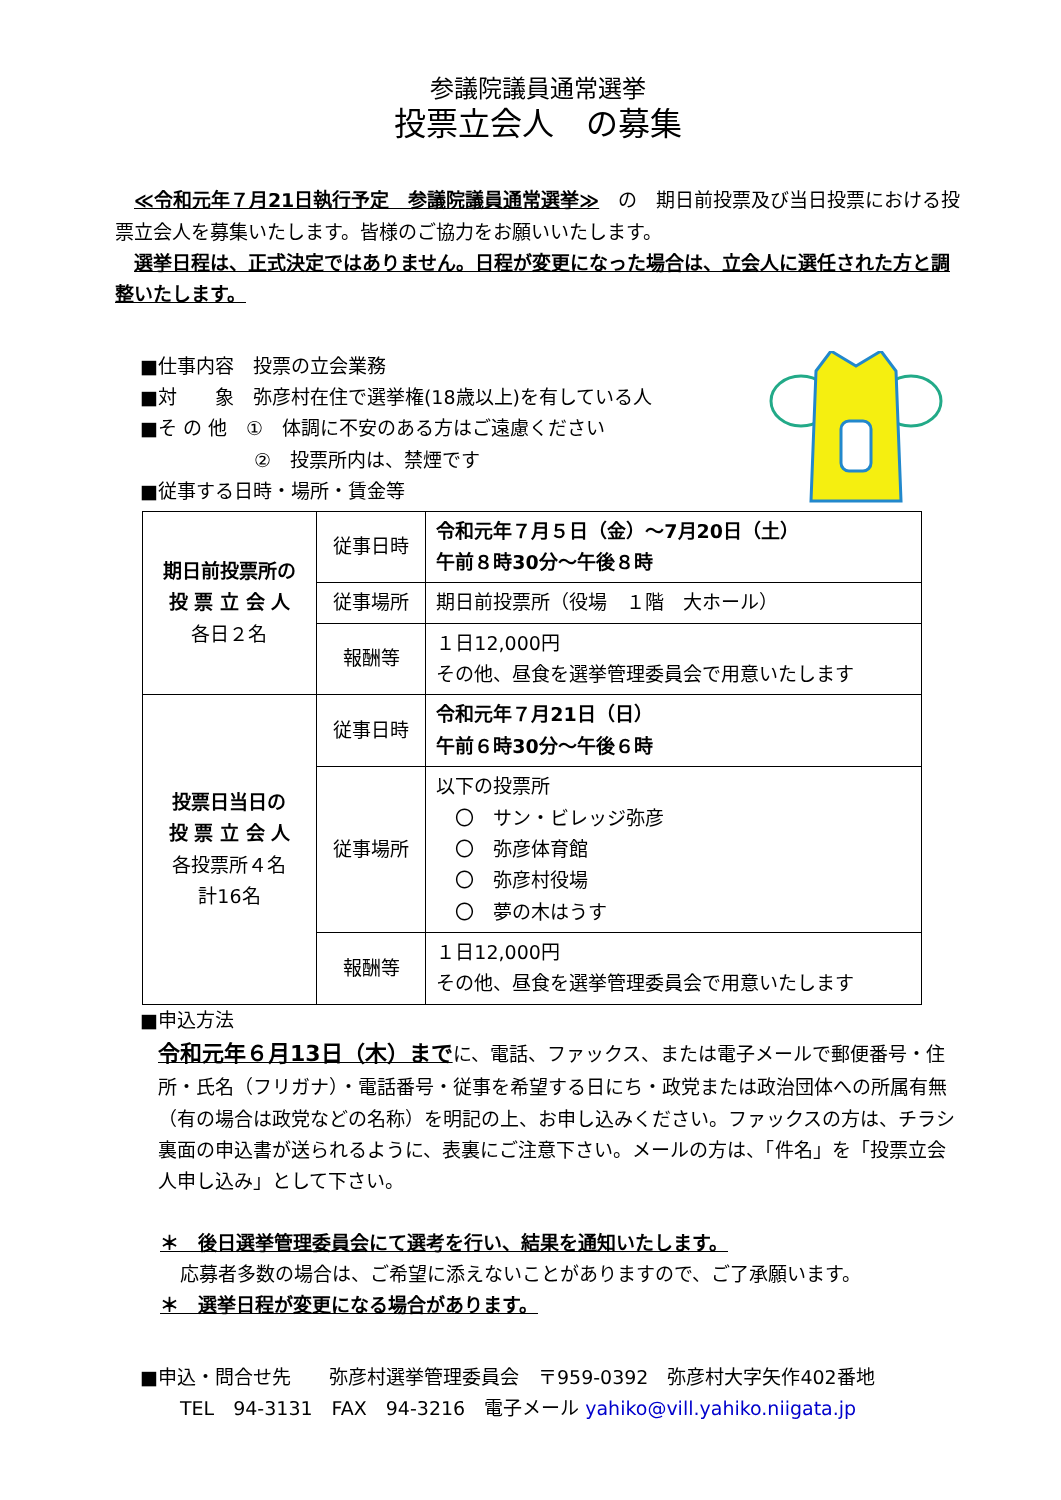参議院議員通常選挙
投票立会人　の募集
　≪令和元年７月21日執行予定　参議院議員通常選挙≫　の　期日前投票及び当日投票における投票立会人を募集いたします。皆様のご協力をお願いいたします。
　選挙日程は、正式決定ではありません。日程が変更になった場合は、立会人に選任された方と調整いたします。
■仕事内容　投票の立会業務
■対　　象　弥彦村在住で選挙権(18歳以上)を有している人
■そ の 他　①　体調に不安のある方はご遠慮ください
　　　　　　②　投票所内は、禁煙です
■従事する日時・場所・賃金等
| 期日前投票所の 投 票 立 会 人 各日２名 | 従事日時 | 令和元年７月５日（金）～7月20日（土） 午前８時30分～午後８時 |
| | 従事場所 | 期日前投票所（役場 １階 大ホール） |
| | 報酬等 | １日12,000円 その他、昼食を選挙管理委員会で用意いたします |
| 投票日当日の 投 票 立 会 人 各投票所４名 計16名 | 従事日時 | 令和元年７月21日（日） 午前６時30分～午後６時 |
| | 従事場所 | 以下の投票所 〇 サン・ビレッジ弥彦 〇 弥彦体育館 〇 弥彦村役場 〇 夢の木はうす |
| | 報酬等 | １日12,000円 その他、昼食を選挙管理委員会で用意いたします |
■申込方法
令和元年６月13日（木）までに、電話、ファックス、または電子メールで郵便番号・住所・氏名（フリガナ）・電話番号・従事を希望する日にち・政党または政治団体への所属有無（有の場合は政党などの名称）を明記の上、お申し込みください。ファックスの方は、チラシ裏面の申込書が送られるように、表裏にご注意下さい。メールの方は、「件名」を「投票立会人申し込み」として下さい。
＊　後日選挙管理委員会にて選考を行い、結果を通知いたします。
応募者多数の場合は、ご希望に添えないことがありますので、ご了承願います。
＊　選挙日程が変更になる場合があります。
■申込・問合せ先　　弥彦村選挙管理委員会　〒959-0392　弥彦村大字矢作402番地
TEL　94-3131　FAX　94-3216　電子メール yahiko@vill.yahiko.niigata.jp